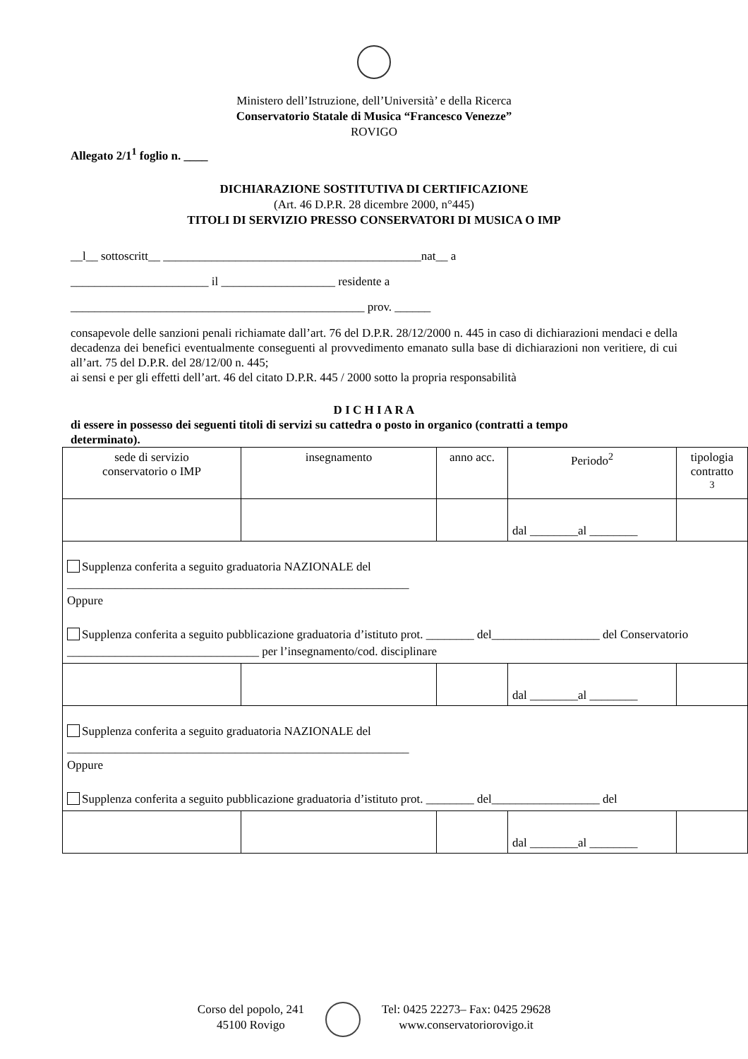Ministero dell’Istruzione, dell’Università’ e della Ricerca
Conservatorio Statale di Musica “Francesco Venezze”
ROVIGO
Allegato 2/1<sup>1</sup> foglio n. ____
DICHIARAZIONE SOSTITUTIVA DI CERTIFICAZIONE
(Art. 46 D.P.R. 28 dicembre 2000, n°445)
TITOLI DI SERVIZIO PRESSO CONSERVATORI DI MUSICA O IMP
__l__ sottoscritt__ ___________________________________________nat__ a
_______________________ il ___________________ residente a
_________________________________________________ prov. ______
consapevole delle sanzioni penali richiamate dall’art. 76 del D.P.R. 28/12/2000 n. 445 in caso di dichiarazioni mendaci e della decadenza dei benefici eventualmente conseguenti al provvedimento emanato sulla base di dichiarazioni non veritiere, di cui all’art. 75 del D.P.R. del 28/12/00 n. 445;
ai sensi e per gli effetti dell’art. 46 del citato D.P.R. 445 / 2000 sotto la propria responsabilità
D I C H I A R A
di essere in possesso dei seguenti titoli di servizi su cattedra o posto in organico (contratti a tempo determinato).
| sede di servizio conservatorio o IMP | insegnamento | anno acc. | Periodo<sup>2</sup> | tipologia contratto <sup>3</sup> |
| | | | dal ________al ________ | |
| Supplenza conferita a seguito graduatoria NAZIONALE del _________________________________________________________ Oppure Supplenza conferita a seguito pubblicazione graduatoria d’istituto prot. ________ del__________________ del Conservatorio ________________________________ per l’insegnamento/cod. disciplinare | | | | |
| | | | dal ________al ________ | |
| Supplenza conferita a seguito graduatoria NAZIONALE del _________________________________________________________ Oppure Supplenza conferita a seguito pubblicazione graduatoria d’istituto prot. ________ del__________________ del | | | | |
| | | | dal ________al ________ | |
Corso del popolo, 241
45100 Rovigo
Tel: 0425 22273– Fax: 0425 29628
www.conservatoriorovigo.it